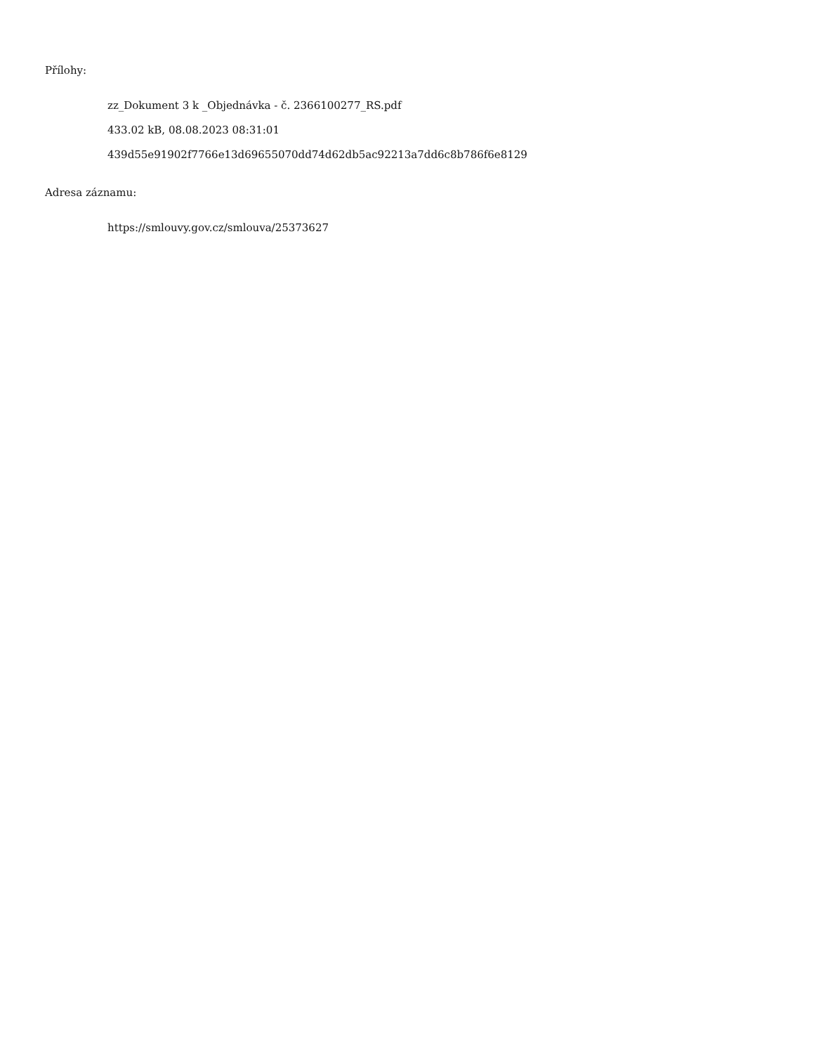Přílohy:
zz_Dokument 3 k _Objednávka - č. 2366100277_RS.pdf
433.02 kB, 08.08.2023 08:31:01
439d55e91902f7766e13d69655070dd74d62db5ac92213a7dd6c8b786f6e8129
Adresa záznamu:
https://smlouvy.gov.cz/smlouva/25373627